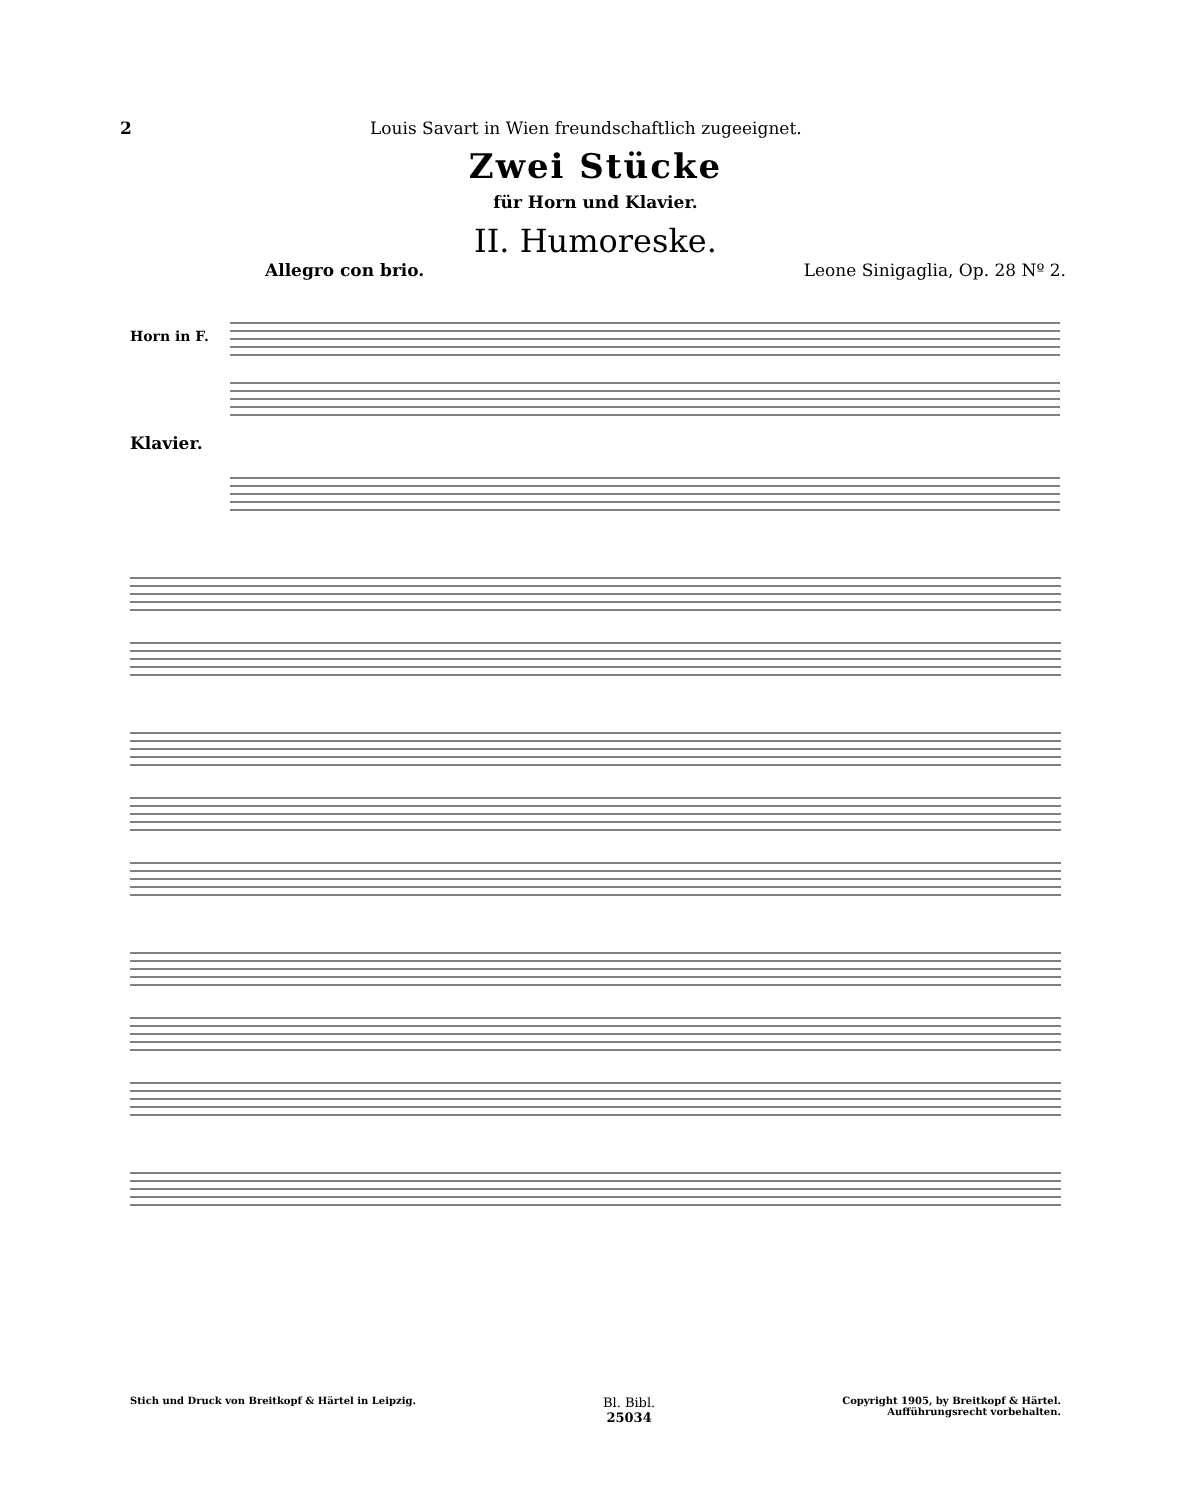2 Louis Savart in Wien freundschaftlich zugeeignet.
Zwei Stücke
für Horn und Klavier.
II. Humoreske.
Allegro con brio. Leone Sinigaglia, Op. 28 Nº 2.
Horn in F.
Klavier.
Stich und Druck von Breitkopf & Härtel in Leipzig. Bl. Bibl.
25034 Copyright 1905, by Breitkopf & Härtel.
Aufführungsrecht vorbehalten.